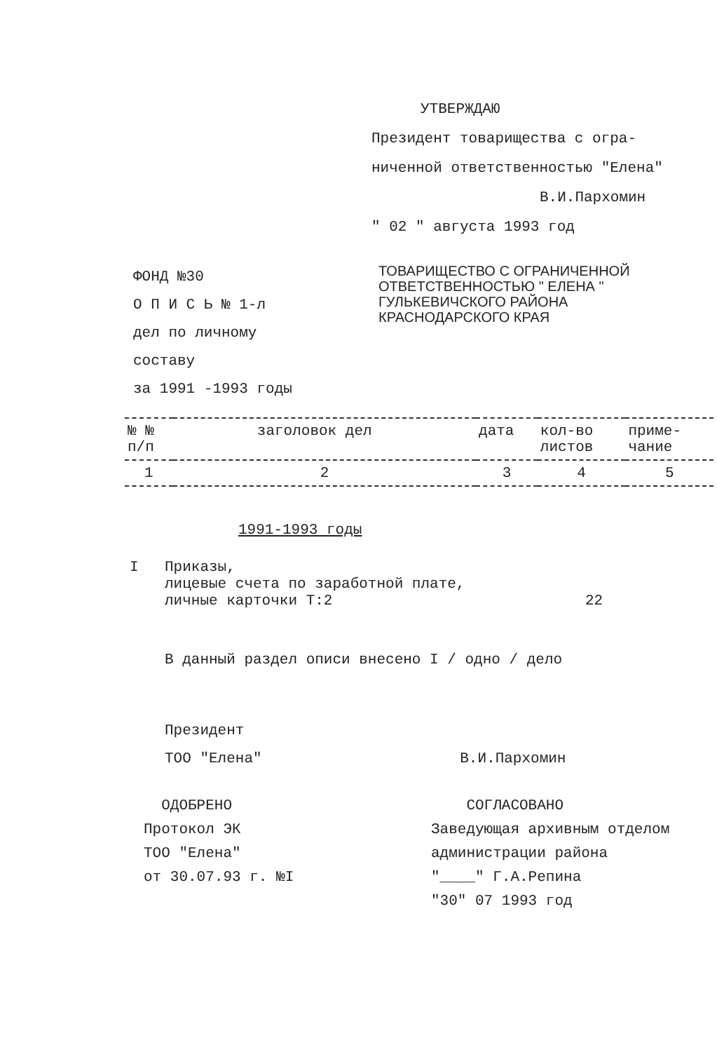УТВЕРЖДАЮ
Президент товарищества с огра-
ниченной ответственностью "Елена"
В.И.Пархомин
" 02 " августа 1993 год
ФОНД №30
О П И С Ь № 1-л
дел по личному составу
за 1991 -1993 годы
ТОВАРИЩЕСТВО С ОГРАНИЧЕННОЙ
ОТВЕТСТВЕННОСТЬЮ " ЕЛЕНА "
ГУЛЬКЕВИЧСКОГО РАЙОНА
КРАСНОДАРСКОГО КРАЯ
| № № п/п | заголовок дел | дата | кол-во листов | приме- чание |
| --- | --- | --- | --- | --- |
| 1 | 2 | 3 | 4 | 5 |
1991-1993 годы
I Приказы,
лицевые счета по заработной плате,
личные карточки Т:2
22
В данный раздел описи внесено I / одно / дело
Президент
ТОО "Елена" В.И.Пархомин
ОДОБРЕНО
Протокол ЭК
ТОО "Елена"
от 30.07.93 г. №I
СОГЛАСОВАНО
Заведующая архивным отделом
администрации района
"____" Г.А.Репина
"30" 07 1993 год